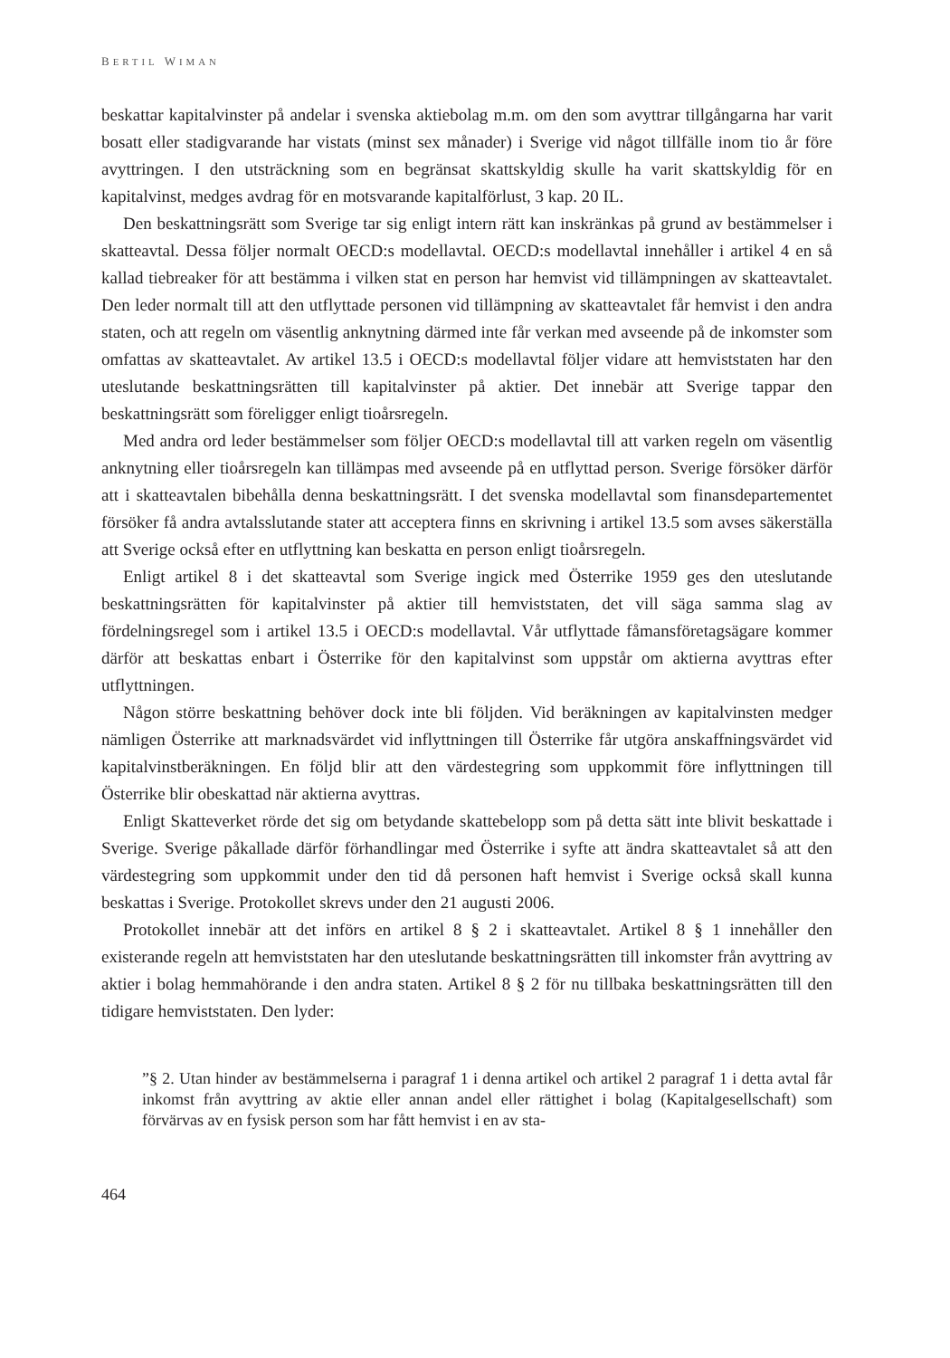BERTIL WIMAN
beskattar kapitalvinster på andelar i svenska aktiebolag m.m. om den som avyttrar tillgångarna har varit bosatt eller stadigvarande har vistats (minst sex månader) i Sverige vid något tillfälle inom tio år före avyttringen. I den utsträckning som en begränsat skattskyldig skulle ha varit skattskyldig för en kapitalvinst, medges avdrag för en motsvarande kapitalförlust, 3 kap. 20 IL.
Den beskattningsrätt som Sverige tar sig enligt intern rätt kan inskränkas på grund av bestämmelser i skatteavtal. Dessa följer normalt OECD:s modellavtal. OECD:s modellavtal innehåller i artikel 4 en så kallad tiebreaker för att bestämma i vilken stat en person har hemvist vid tillämpningen av skatteavtalet. Den leder normalt till att den utflyttade personen vid tillämpning av skatteavtalet får hemvist i den andra staten, och att regeln om väsentlig anknytning därmed inte får verkan med avseende på de inkomster som omfattas av skatteavtalet. Av artikel 13.5 i OECD:s modellavtal följer vidare att hemviststaten har den uteslutande beskattningsrätten till kapitalvinster på aktier. Det innebär att Sverige tappar den beskattningsrätt som föreligger enligt tioårsregeln.
Med andra ord leder bestämmelser som följer OECD:s modellavtal till att varken regeln om väsentlig anknytning eller tioårsregeln kan tillämpas med avseende på en utflyttad person. Sverige försöker därför att i skatteavtalen bibehålla denna beskattningsrätt. I det svenska modellavtal som finansdepartementet försöker få andra avtalsslutande stater att acceptera finns en skrivning i artikel 13.5 som avses säkerställa att Sverige också efter en utflyttning kan beskatta en person enligt tioårsregeln.
Enligt artikel 8 i det skatteavtal som Sverige ingick med Österrike 1959 ges den uteslutande beskattningsrätten för kapitalvinster på aktier till hemviststaten, det vill säga samma slag av fördelningsregel som i artikel 13.5 i OECD:s modellavtal. Vår utflyttade fåmansföretagsägare kommer därför att beskattas enbart i Österrike för den kapitalvinst som uppstår om aktierna avyttras efter utflyttningen.
Någon större beskattning behöver dock inte bli följden. Vid beräkningen av kapitalvinsten medger nämligen Österrike att marknadsvärdet vid inflyttningen till Österrike får utgöra anskaffningsvärdet vid kapitalvinstberäkningen. En följd blir att den värdestegring som uppkommit före inflyttningen till Österrike blir obeskattad när aktierna avyttras.
Enligt Skatteverket rörde det sig om betydande skattebelopp som på detta sätt inte blivit beskattade i Sverige. Sverige påkallade därför förhandlingar med Österrike i syfte att ändra skatteavtalet så att den värdestegring som uppkommit under den tid då personen haft hemvist i Sverige också skall kunna beskattas i Sverige. Protokollet skrevs under den 21 augusti 2006.
Protokollet innebär att det införs en artikel 8 § 2 i skatteavtalet. Artikel 8 § 1 innehåller den existerande regeln att hemviststaten har den uteslutande beskattningsrätten till inkomster från avyttring av aktier i bolag hemmahörande i den andra staten. Artikel 8 § 2 för nu tillbaka beskattningsrätten till den tidigare hemviststaten. Den lyder:
”§ 2. Utan hinder av bestämmelserna i paragraf 1 i denna artikel och artikel 2 paragraf 1 i detta avtal får inkomst från avyttring av aktie eller annan andel eller rättighet i bolag (Kapitalgesellschaft) som förvärvas av en fysisk person som har fått hemvist i en av sta-
464